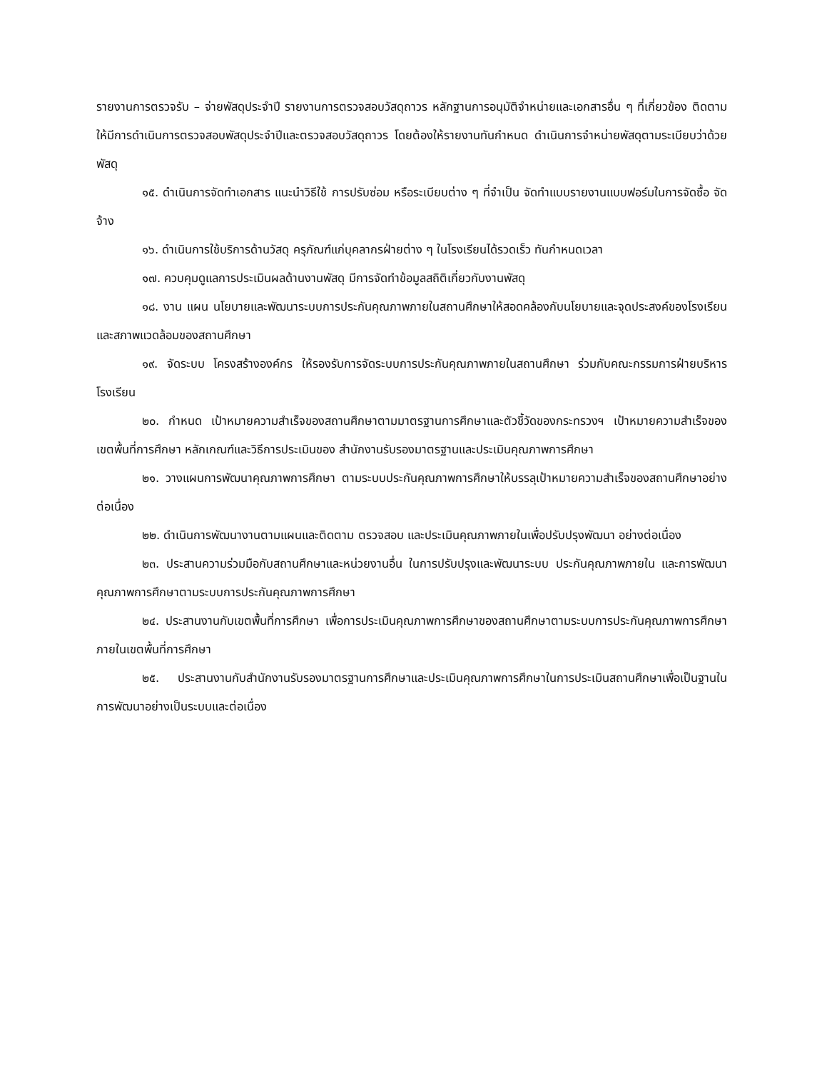รายงานการตรวจรับ – จ่ายพัสดุประจำปี รายงานการตรวจสอบวัสดุถาวร หลักฐานการอนุมัติจำหน่ายและเอกสารอื่น ๆ ที่เกี่ยวข้อง ติดตามให้มีการดำเนินการตรวจสอบพัสดุประจำปีและตรวจสอบวัสดุถาวร โดยต้องให้รายงานทันกำหนด ดำเนินการจำหน่ายพัสดุตามระเบียบว่าด้วยพัสดุ
๑๕. ดำเนินการจัดทำเอกสาร แนะนำวิธีใช้ การปรับซ่อม หรือระเบียบต่าง ๆ ที่จำเป็น จัดทำแบบรายงานแบบฟอร์มในการจัดซื้อ จัดจ้าง
๑๖. ดำเนินการใช้บริการด้านวัสดุ ครุภัณฑ์แก่บุคลากรฝ่ายต่าง ๆ ในโรงเรียนได้รวดเร็ว ทันกำหนดเวลา
๑๗. ควบคุมดูแลการประเมินผลด้านงานพัสดุ มีการจัดทำข้อมูลสถิติเกี่ยวกับงานพัสดุ
๑๘. งาน แผน นโยบายและพัฒนาระบบการประกันคุณภาพภายในสถานศึกษาให้สอดคล้องกับนโยบายและจุดประสงค์ของโรงเรียนและสภาพแวดล้อมของสถานศึกษา
๑๙. จัดระบบ โครงสร้างองค์กร ให้รองรับการจัดระบบการประกันคุณภาพภายในสถานศึกษา ร่วมกับคณะกรรมการฝ่ายบริหารโรงเรียน
๒๐. กำหนด เป้าหมายความสำเร็จของสถานศึกษาตามมาตรฐานการศึกษาและตัวชี้วัดของกระทรวงฯ เป้าหมายความสำเร็จของเขตพื้นที่การศึกษา หลักเกณฑ์และวิธีการประเมินของ สำนักงานรับรองมาตรฐานและประเมินคุณภาพการศึกษา
๒๑. วางแผนการพัฒนาคุณภาพการศึกษา ตามระบบประกันคุณภาพการศึกษาให้บรรลุเป้าหมายความสำเร็จของสถานศึกษาอย่างต่อเนื่อง
๒๒. ดำเนินการพัฒนางานตามแผนและติดตาม ตรวจสอบ และประเมินคุณภาพภายในเพื่อปรับปรุงพัฒนา อย่างต่อเนื่อง
๒๓. ประสานความร่วมมือกับสถานศึกษาและหน่วยงานอื่น ในการปรับปรุงและพัฒนาระบบ ประกันคุณภาพภายใน และการพัฒนาคุณภาพการศึกษาตามระบบการประกันคุณภาพการศึกษา
๒๔. ประสานงานกับเขตพื้นที่การศึกษา เพื่อการประเมินคุณภาพการศึกษาของสถานศึกษาตามระบบการประกันคุณภาพการศึกษาภายในเขตพื้นที่การศึกษา
๒๕. ประสานงานกับสำนักงานรับรองมาตรฐานการศึกษาและประเมินคุณภาพการศึกษาในการประเมินสถานศึกษาเพื่อเป็นฐานในการพัฒนาอย่างเป็นระบบและต่อเนื่อง